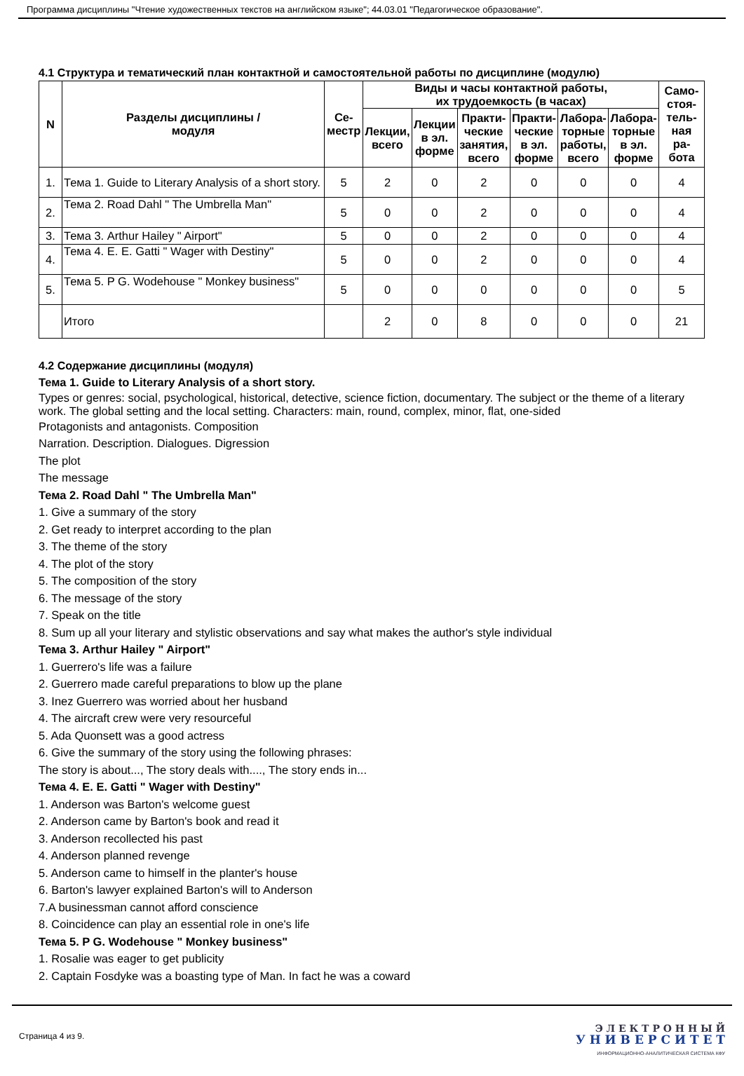Программа дисциплины "Чтение художественных текстов на английском языке"; 44.03.01 "Педагогическое образование".
4.1 Структура и тематический план контактной и самостоятельной работы по дисциплине (модулю)
| N | Разделы дисциплины / модуля | Се- местр | Виды и часы контактной работы, их трудоемкость (в часах) | | | | | | Само- стоя- тель- ная ра- бота |
| --- | --- | --- | --- | --- | --- | --- | --- | --- | --- |
| | | | Лекции, всего | Лекции в эл. форме | Практи- ческие занятия, всего | Практи- ческие в эл. форме | Лабора- торные работы, всего | Лабора- торные в эл. форме | |
| 1. | Тема 1. Guide to Literary Analysis of a short story. | 5 | 2 | 0 | 2 | 0 | 0 | 0 | 4 |
| 2. | Тема 2. Road Dahl " The Umbrella Man" | 5 | 0 | 0 | 2 | 0 | 0 | 0 | 4 |
| 3. | Тема 3. Arthur Hailey " Airport" | 5 | 0 | 0 | 2 | 0 | 0 | 0 | 4 |
| 4. | Тема 4. E. E. Gatti " Wager with Destiny" | 5 | 0 | 0 | 2 | 0 | 0 | 0 | 4 |
| 5. | Тема 5. P G. Wodehouse " Monkey business" | 5 | 0 | 0 | 0 | 0 | 0 | 0 | 5 |
| | Итого | | 2 | 0 | 8 | 0 | 0 | 0 | 21 |
4.2 Содержание дисциплины (модуля)
Тема 1. Guide to Literary Analysis of a short story.
Types or genres: social, psychological, historical, detective, science fiction, documentary. The subject or the theme of a literary work. The global setting and the local setting. Characters: main, round, complex, minor, flat, one-sided
Protagonists and antagonists. Composition
Narration. Description. Dialogues. Digression
The plot
The message
Тема 2. Road Dahl " The Umbrella Man"
1. Give a summary of the story
2. Get ready to interpret according to the plan
3. The theme of the story
4. The plot of the story
5. The composition of the story
6. The message of the story
7. Speak on the title
8. Sum up all your literary and stylistic observations and say what makes the author's style individual
Тема 3. Arthur Hailey " Airport"
1. Guerrero's life was a failure
2. Guerrero made careful preparations to blow up the plane
3. Inez Guerrero was worried about her husband
4. The aircraft crew were very resourceful
5. Ada Quonsett was a good actress
6. Give the summary of the story using the following phrases:
The story is about..., The story deals with...., The story ends in...
Тема 4. E. E. Gatti " Wager with Destiny"
1. Anderson was Barton's welcome guest
2. Anderson came by Barton's book and read it
3. Anderson recollected his past
4. Anderson planned revenge
5. Anderson came to himself in the planter's house
6. Barton's lawyer explained Barton's will to Anderson
7.A businessman cannot afford conscience
8. Coincidence can play an essential role in one's life
Тема 5. P G. Wodehouse " Monkey business"
1. Rosalie was eager to get publicity
2. Captain Fosdyke was a boasting type of Man. In fact he was a coward
Страница 4 из 9.
Э Л Е К Т Р О Н Н Ы Й
У Н И В Е Р С И Т Е Т
ИНФОРМАЦИОННО-АНАЛИТИЧЕСКАЯ СИСТЕМА КФУ